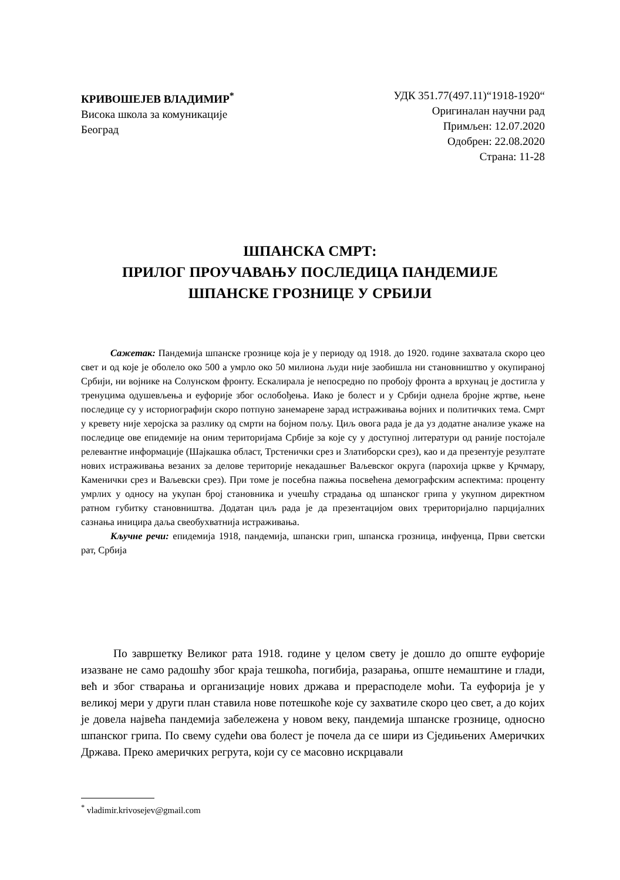КРИВОШЕЈЕВ ВЛАДИМИР<sup>*</sup>
Висока школа за комуникације
Београд
УДК 351.77(497.11)“1918-1920“
Оригиналан научни рад
Примљен: 12.07.2020
Одобрен: 22.08.2020
Страна: 11-28
ШПАНСКА СМРТ:
ПРИЛОГ ПРОУЧАВАЊУ ПОСЛЕДИЦА ПАНДЕМИЈЕ
ШПАНСКЕ ГРОЗНИЦЕ У СРБИЈИ
Сажетак: Пандемија шпанске грознице која је у периоду од 1918. до 1920. године захватала скоро цео свет и од које је оболело око 500 а умрло око 50 милиона људи није заобишла ни становништво у окупираној Србији, ни војнике на Солунском фронту. Ескалирала је непосредно по пробоју фронта а врхунац је достигла у тренуцима одушевљења и еуфорије због ослобођења. Иако је болест и у Србији однела бројне жртве, њене последице су у историографији скоро потпуно занемарене зарад истраживања војних и политичких тема. Смрт у кревету није херојска за разлику од смрти на бојном пољу. Циљ овога рада је да уз додатне анализе укаже на последице ове епидемије на оним територијама Србије за које су у доступној литератури од раније постојале релевантне информације (Шајкашка област, Трстенички срез и Златиборски срез), као и да презентује резултате нових истраживања везаних за делове територије некадашњег Ваљевског округа (парохија цркве у Крчмару, Каменички срез и Ваљевски срез). При томе је посебна пажња посвећена демографским аспектима: проценту умрлих у односу на укупан број становника и учешћу страдања од шпанског грипа у укупном директном ратном губитку становништва. Додатан циљ рада је да презентацијом ових трериторијално парцијалних сазнања иницира даља свеобухватнија истраживања.
Кључне речи: епидемија 1918, пандемија, шпански грип, шпанска грозница, инфуенца, Први светски рат, Србија
По завршетку Великог рата 1918. године у целом свету је дошло до опште еуфорије изазване не само радошћу због краја тешкоћа, погибија, разарања, опште немаштине и глади, већ и због стварања и организације нових држава и прерасподеле моћи. Та еуфорија је у великој мери у други план ставила нове потешкоће које су захватиле скоро цео свет, а до којих је довела највећа пандемија забележена у новом веку, пандемија шпанске грознице, односно шпанског грипа. По свему судећи ова болест је почела да се шири из Сједињених Америчких Држава. Преко америчких регрута, који су се масовно искрцавали
<sup>*</sup> vladimir.krivosejev@gmail.com